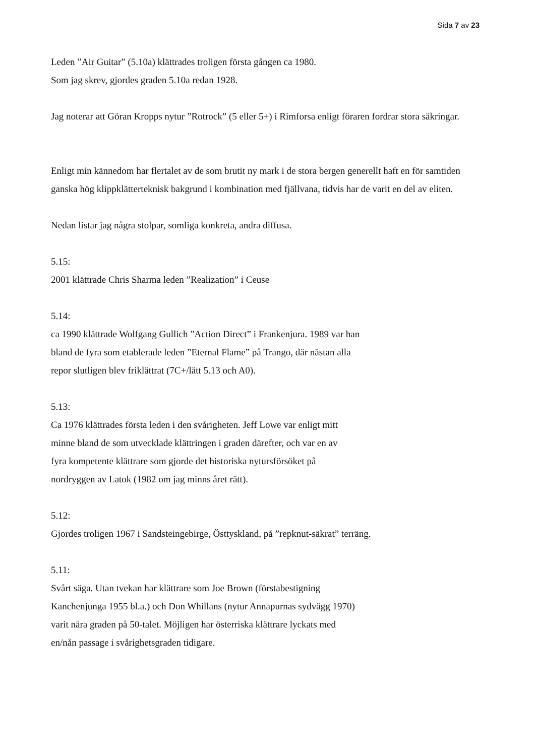Sida 7 av 23
Leden ”Air Guitar” (5.10a) klättrades troligen första gången ca 1980.
Som jag skrev, gjordes graden 5.10a redan 1928.
Jag noterar att Göran Kropps nytur ”Rotrock” (5 eller 5+) i Rimforsa enligt föraren fordrar stora säkringar.
Enligt min kännedom har flertalet av de som brutit ny mark i de stora bergen generellt haft en för samtiden ganska hög klippklätterteknisk bakgrund i kombination med fjällvana, tidvis har de varit en del av eliten.
Nedan listar jag några stolpar, somliga konkreta, andra diffusa.
5.15:
2001 klättrade Chris Sharma leden ”Realization” i Ceuse
5.14:
ca 1990 klättrade Wolfgang Gullich ”Action Direct” i Frankenjura. 1989 var han
bland de fyra som etablerade leden ”Eternal Flame” på Trango, där nästan alla
repor slutligen blev friklättrat (7C+/lätt 5.13 och A0).
5.13:
Ca 1976 klättrades första leden i den svårigheten. Jeff Lowe var enligt mitt
minne bland de som utvecklade klättringen i graden därefter, och var en av
fyra kompetente klättrare som gjorde det historiska nytursförsöket på
nordryggen av Latok (1982 om jag minns året rätt).
5.12:
Gjordes troligen 1967 i Sandsteingebirge, Östtyskland, på ”repknut-säkrat” terräng.
5.11:
Svårt säga. Utan tvekan har klättrare som Joe Brown (förstabestigning
Kanchenjunga 1955 bl.a.) och Don Whillans (nytur Annapurnas sydvägg 1970)
varit nära graden på 50-talet. Möjligen har österriska klättrare lyckats med
en/nån passage i svårighetsgraden tidigare.